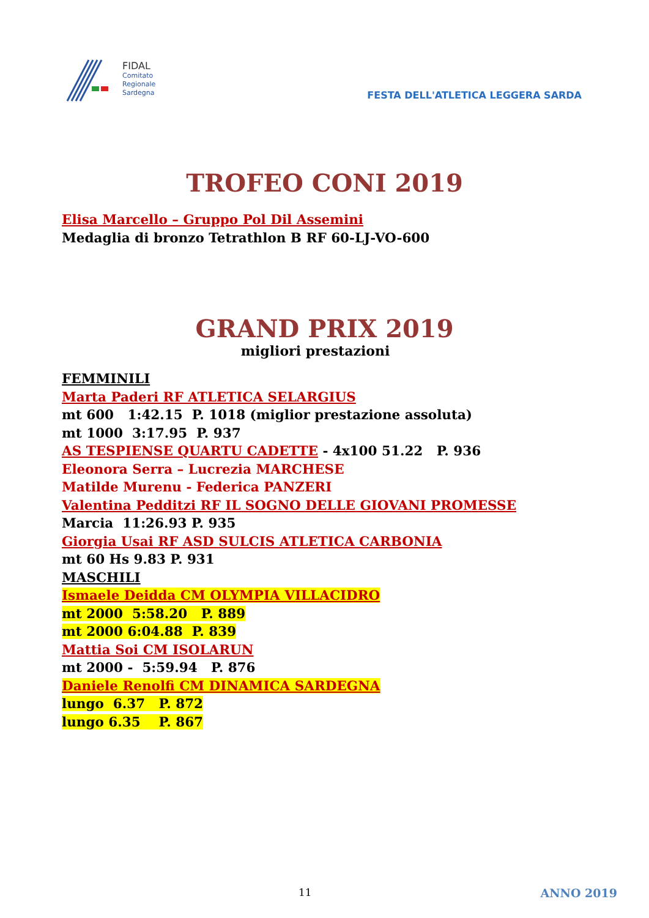FIDAL
Comitato
Regionale
Sardegna
FESTA DELL'ATLETICA LEGGERA SARDA
TROFEO CONI 2019
Elisa Marcello – Gruppo Pol Dil Assemini
Medaglia di bronzo Tetrathlon B RF 60-LJ-VO-600
GRAND PRIX 2019
migliori prestazioni
FEMMINILI
Marta Paderi RF ATLETICA SELARGIUS
mt 600 1:42.15 P. 1018 (miglior prestazione assoluta)
mt 1000 3:17.95 P. 937
AS TESPIENSE QUARTU CADETTE - 4x100 51.22 P. 936
Eleonora Serra – Lucrezia MARCHESE
Matilde Murenu - Federica PANZERI
Valentina Pedditzi RF IL SOGNO DELLE GIOVANI PROMESSE
Marcia 11:26.93 P. 935
Giorgia Usai RF ASD SULCIS ATLETICA CARBONIA
mt 60 Hs 9.83 P. 931
MASCHILI
Ismaele Deidda CM OLYMPIA VILLACIDRO
mt 2000 5:58.20 P. 889
mt 2000 6:04.88 P. 839
Mattia Soi CM ISOLARUN
mt 2000 - 5:59.94 P. 876
Daniele Renolfi CM DINAMICA SARDEGNA
lungo 6.37 P. 872
lungo 6.35 P. 867
11 ANNO 2019